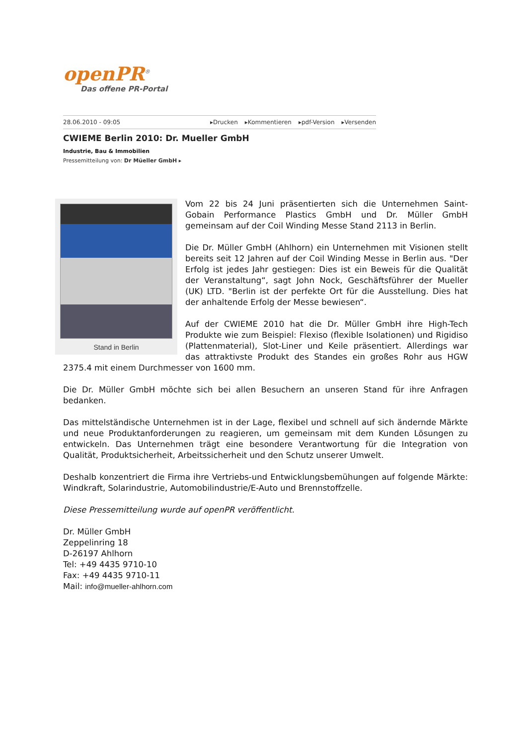openPR<sup>®</sup>
Das offene PR-Portal
28.06.2010 - 09:05 ▸Drucken ▸Kommentieren ▸pdf-Version ▸Versenden
CWIEME Berlin 2010: Dr. Mueller GmbH
Industrie, Bau & Immobilien
Pressemitteilung von: Dr Müeller GmbH ▸
Stand in Berlin
Vom 22 bis 24 Juni präsentierten sich die Unternehmen Saint-Gobain Performance Plastics GmbH und Dr. Müller GmbH gemeinsam auf der Coil Winding Messe Stand 2113 in Berlin.
Die Dr. Müller GmbH (Ahlhorn) ein Unternehmen mit Visionen stellt bereits seit 12 Jahren auf der Coil Winding Messe in Berlin aus. "Der Erfolg ist jedes Jahr gestiegen: Dies ist ein Beweis für die Qualität der Veranstaltung“, sagt John Nock, Geschäftsführer der Mueller (UK) LTD. "Berlin ist der perfekte Ort für die Ausstellung. Dies hat der anhaltende Erfolg der Messe bewiesen“.
Auf der CWIEME 2010 hat die Dr. Müller GmbH ihre High-Tech Produkte wie zum Beispiel: Flexiso (flexible Isolationen) und Rigidiso (Plattenmaterial), Slot-Liner und Keile präsentiert. Allerdings war das attraktivste Produkt des Standes ein großes Rohr aus HGW 2375.4 mit einem Durchmesser von 1600 mm.
Die Dr. Müller GmbH möchte sich bei allen Besuchern an unseren Stand für ihre Anfragen bedanken.
Das mittelständische Unternehmen ist in der Lage, flexibel und schnell auf sich ändernde Märkte und neue Produktanforderungen zu reagieren, um gemeinsam mit dem Kunden Lösungen zu entwickeln. Das Unternehmen trägt eine besondere Verantwortung für die Integration von Qualität, Produktsicherheit, Arbeitssicherheit und den Schutz unserer Umwelt.
Deshalb konzentriert die Firma ihre Vertriebs-und Entwicklungsbemühungen auf folgende Märkte: Windkraft, Solarindustrie, Automobilindustrie/E-Auto und Brennstoffzelle.
Diese Pressemitteilung wurde auf openPR veröffentlicht.
Dr. Müller GmbH
Zeppelinring 18
D-26197 Ahlhorn
Tel: +49 4435 9710-10
Fax: +49 4435 9710-11
Mail: info@mueller-ahlhorn.com